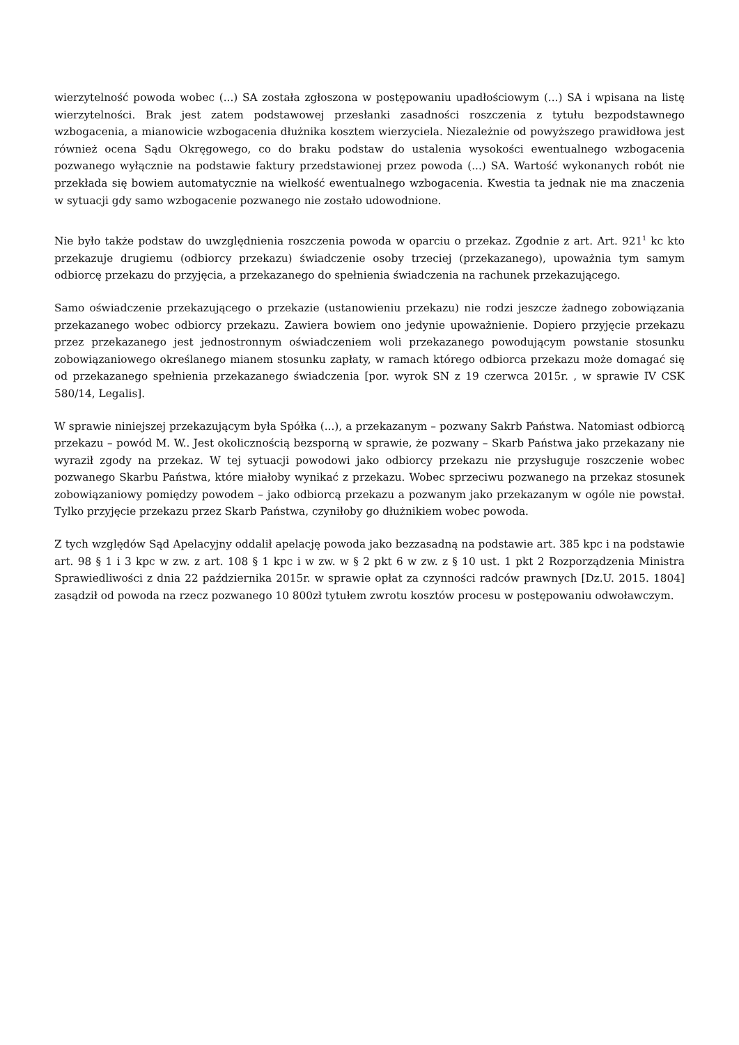wierzytelność powoda wobec (...) SA została zgłoszona w postępowaniu upadłościowym (...) SA i wpisana na listę wierzytelności. Brak jest zatem podstawowej przesłanki zasadności roszczenia z tytułu bezpodstawnego wzbogacenia, a mianowicie wzbogacenia dłużnika kosztem wierzyciela. Niezależnie od powyższego prawidłowa jest również ocena Sądu Okręgowego, co do braku podstaw do ustalenia wysokości ewentualnego wzbogacenia pozwanego wyłącznie na podstawie faktury przedstawionej przez powoda (...) SA. Wartość wykonanych robót nie przekłada się bowiem automatycznie na wielkość ewentualnego wzbogacenia. Kwestia ta jednak nie ma znaczenia w sytuacji gdy samo wzbogacenie pozwanego nie zostało udowodnione.
Nie było także podstaw do uwzględnienia roszczenia powoda w oparciu o przekaz. Zgodnie z art. Art. 921<sup>1</sup> kc kto przekazuje drugiemu (odbiorcy przekazu) świadczenie osoby trzeciej (przekazanego), upoważnia tym samym odbiorcę przekazu do przyjęcia, a przekazanego do spełnienia świadczenia na rachunek przekazującego.
Samo oświadczenie przekazującego o przekazie (ustanowieniu przekazu) nie rodzi jeszcze żadnego zobowiązania przekazanego wobec odbiorcy przekazu. Zawiera bowiem ono jedynie upoważnienie. Dopiero przyjęcie przekazu przez przekazanego jest jednostronnym oświadczeniem woli przekazanego powodującym powstanie stosunku zobowiązaniowego określanego mianem stosunku zapłaty, w ramach którego odbiorca przekazu może domagać się od przekazanego spełnienia przekazanego świadczenia [por. wyrok SN z 19 czerwca 2015r. , w sprawie IV CSK 580/14, Legalis].
W sprawie niniejszej przekazującym była Spółka (...), a przekazanym – pozwany Sakrb Państwa. Natomiast odbiorcą przekazu – powód M. W.. Jest okolicznością bezsporną w sprawie, że pozwany – Skarb Państwa jako przekazany nie wyraził zgody na przekaz. W tej sytuacji powodowi jako odbiorcy przekazu nie przysługuje roszczenie wobec pozwanego Skarbu Państwa, które miałoby wynikać z przekazu. Wobec sprzeciwu pozwanego na przekaz stosunek zobowiązaniowy pomiędzy powodem – jako odbiorcą przekazu a pozwanym jako przekazanym w ogóle nie powstał. Tylko przyjęcie przekazu przez Skarb Państwa, czyniłoby go dłużnikiem wobec powoda.
Z tych względów Sąd Apelacyjny oddalił apelację powoda jako bezzasadną na podstawie art. 385 kpc i na podstawie art. 98 § 1 i 3 kpc w zw. z art. 108 § 1 kpc i w zw. w § 2 pkt 6 w zw. z § 10 ust. 1 pkt 2 Rozporządzenia Ministra Sprawiedliwości z dnia 22 października 2015r. w sprawie opłat za czynności radców prawnych [Dz.U. 2015. 1804] zasądził od powoda na rzecz pozwanego 10 800zł tytułem zwrotu kosztów procesu w postępowaniu odwoławczym.